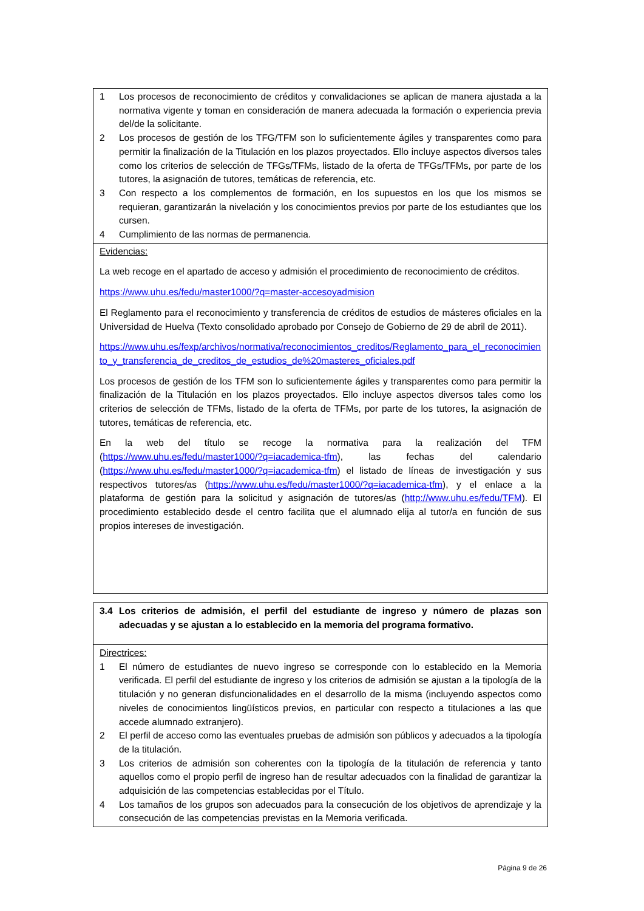1 Los procesos de reconocimiento de créditos y convalidaciones se aplican de manera ajustada a la normativa vigente y toman en consideración de manera adecuada la formación o experiencia previa del/de la solicitante.
2 Los procesos de gestión de los TFG/TFM son lo suficientemente ágiles y transparentes como para permitir la finalización de la Titulación en los plazos proyectados. Ello incluye aspectos diversos tales como los criterios de selección de TFGs/TFMs, listado de la oferta de TFGs/TFMs, por parte de los tutores, la asignación de tutores, temáticas de referencia, etc.
3 Con respecto a los complementos de formación, en los supuestos en los que los mismos se requieran, garantizarán la nivelación y los conocimientos previos por parte de los estudiantes que los cursen.
4 Cumplimiento de las normas de permanencia.
Evidencias:
La web recoge en el apartado de acceso y admisión el procedimiento de reconocimiento de créditos.
https://www.uhu.es/fedu/master1000/?q=master-accesoyadmision
El Reglamento para el reconocimiento y transferencia de créditos de estudios de másteres oficiales en la Universidad de Huelva (Texto consolidado aprobado por Consejo de Gobierno de 29 de abril de 2011).
https://www.uhu.es/fexp/archivos/normativa/reconocimientos_creditos/Reglamento_para_el_reconocimiento_y_transferencia_de_creditos_de_estudios_de%20masteres_oficiales.pdf
Los procesos de gestión de los TFM son lo suficientemente ágiles y transparentes como para permitir la finalización de la Titulación en los plazos proyectados. Ello incluye aspectos diversos tales como los criterios de selección de TFMs, listado de la oferta de TFMs, por parte de los tutores, la asignación de tutores, temáticas de referencia, etc.
En la web del título se recoge la normativa para la realización del TFM (https://www.uhu.es/fedu/master1000/?q=iacademica-tfm), las fechas del calendario (https://www.uhu.es/fedu/master1000/?q=iacademica-tfm) el listado de líneas de investigación y sus respectivos tutores/as (https://www.uhu.es/fedu/master1000/?q=iacademica-tfm), y el enlace a la plataforma de gestión para la solicitud y asignación de tutores/as (http://www.uhu.es/fedu/TFM). El procedimiento establecido desde el centro facilita que el alumnado elija al tutor/a en función de sus propios intereses de investigación.
3.4 Los criterios de admisión, el perfil del estudiante de ingreso y número de plazas son adecuadas y se ajustan a lo establecido en la memoria del programa formativo.
Directrices:
1 El número de estudiantes de nuevo ingreso se corresponde con lo establecido en la Memoria verificada. El perfil del estudiante de ingreso y los criterios de admisión se ajustan a la tipología de la titulación y no generan disfuncionalidades en el desarrollo de la misma (incluyendo aspectos como niveles de conocimientos lingüísticos previos, en particular con respecto a titulaciones a las que accede alumnado extranjero).
2 El perfil de acceso como las eventuales pruebas de admisión son públicos y adecuados a la tipología de la titulación.
3 Los criterios de admisión son coherentes con la tipología de la titulación de referencia y tanto aquellos como el propio perfil de ingreso han de resultar adecuados con la finalidad de garantizar la adquisición de las competencias establecidas por el Título.
4 Los tamaños de los grupos son adecuados para la consecución de los objetivos de aprendizaje y la consecución de las competencias previstas en la Memoria verificada.
Página 9 de 26